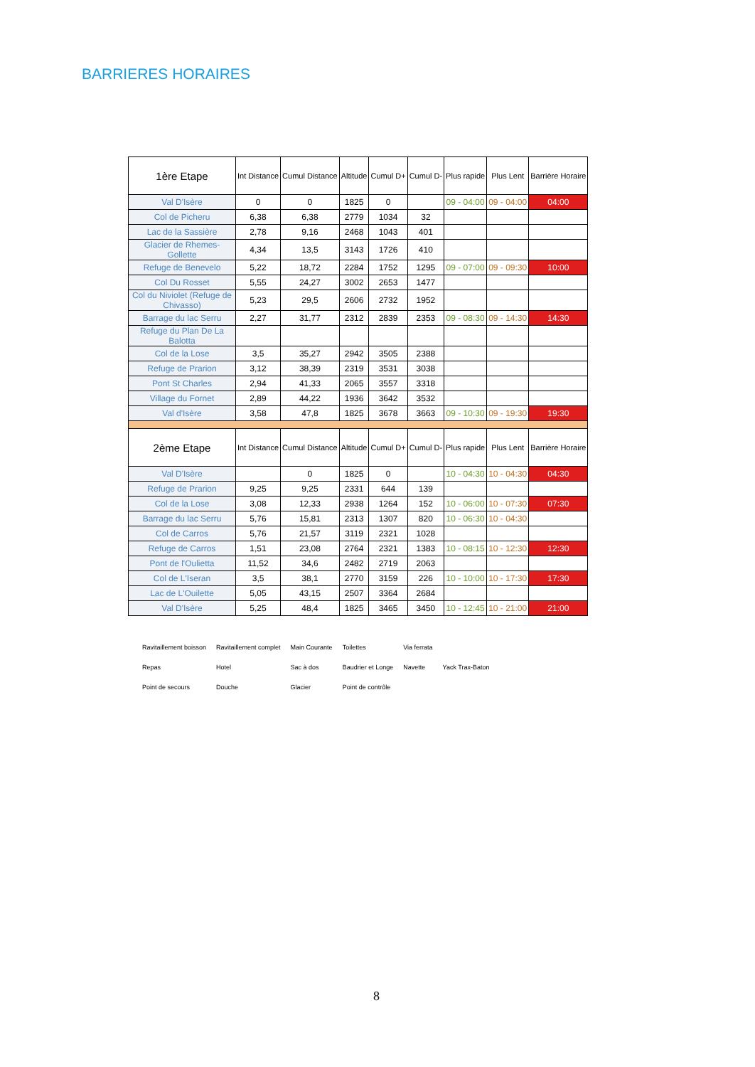BARRIERES HORAIRES
| 1ère Etape | Int Distance | Cumul Distance | Altitude | Cumul D+ | Cumul D- | Plus rapide | Plus Lent | Barrière Horaire |
| --- | --- | --- | --- | --- | --- | --- | --- | --- |
| Val D'Isère | 0 | 0 | 1825 | 0 | | 09 - 04:00 | 09 - 04:00 | 04:00 |
| Col de Picheru | 6,38 | 6,38 | 2779 | 1034 | 32 | | | |
| Lac de la Sassière | 2,78 | 9,16 | 2468 | 1043 | 401 | | | |
| Glacier de Rhemes-Gollette | 4,34 | 13,5 | 3143 | 1726 | 410 | | | |
| Refuge de Benevelo | 5,22 | 18,72 | 2284 | 1752 | 1295 | 09 - 07:00 | 09 - 09:30 | 10:00 |
| Col Du Rosset | 5,55 | 24,27 | 3002 | 2653 | 1477 | | | |
| Col du Niviolet (Refuge de Chivasso) | 5,23 | 29,5 | 2606 | 2732 | 1952 | | | |
| Barrage du lac Serru | 2,27 | 31,77 | 2312 | 2839 | 2353 | 09 - 08:30 | 09 - 14:30 | 14:30 |
| Refuge du Plan De La Balotta | | | | | | | | |
| Col de la Lose | 3,5 | 35,27 | 2942 | 3505 | 2388 | | | |
| Refuge de Prarion | 3,12 | 38,39 | 2319 | 3531 | 3038 | | | |
| Pont St Charles | 2,94 | 41,33 | 2065 | 3557 | 3318 | | | |
| Village du Fornet | 2,89 | 44,22 | 1936 | 3642 | 3532 | | | |
| Val d'Isère | 3,58 | 47,8 | 1825 | 3678 | 3663 | 09 - 10:30 | 09 - 19:30 | 19:30 |
| 2ème Etape | Int Distance | Cumul Distance | Altitude | Cumul D+ | Cumul D- | Plus rapide | Plus Lent | Barrière Horaire |
| Val D'Isère | | 0 | 1825 | 0 | | 10 - 04:30 | 10 - 04:30 | 04:30 |
| Refuge de Prarion | 9,25 | 9,25 | 2331 | 644 | 139 | | | |
| Col de la Lose | 3,08 | 12,33 | 2938 | 1264 | 152 | 10 - 06:00 | 10 - 07:30 | 07:30 |
| Barrage du lac Serru | 5,76 | 15,81 | 2313 | 1307 | 820 | 10 - 06:30 | 10 - 04:30 | |
| Col de Carros | 5,76 | 21,57 | 3119 | 2321 | 1028 | | | |
| Refuge de Carros | 1,51 | 23,08 | 2764 | 2321 | 1383 | 10 - 08:15 | 10 - 12:30 | 12:30 |
| Pont de l'Oulietta | 11,52 | 34,6 | 2482 | 2719 | 2063 | | | |
| Col de L'Iseran | 3,5 | 38,1 | 2770 | 3159 | 226 | 10 - 10:00 | 10 - 17:30 | 17:30 |
| Lac de L'Ouilette | 5,05 | 43,15 | 2507 | 3364 | 2684 | | | |
| Val D'Isère | 5,25 | 48,4 | 1825 | 3465 | 3450 | 10 - 12:45 | 10 - 21:00 | 21:00 |
Ravitaillement boisson Ravitaillement complet Main Courante Toilettes Via ferrata Repas Hotel Sac à dos Baudrier et Longe Navette Yack Trax-Baton Point de secours Douche Glacier Point de contrôle
8